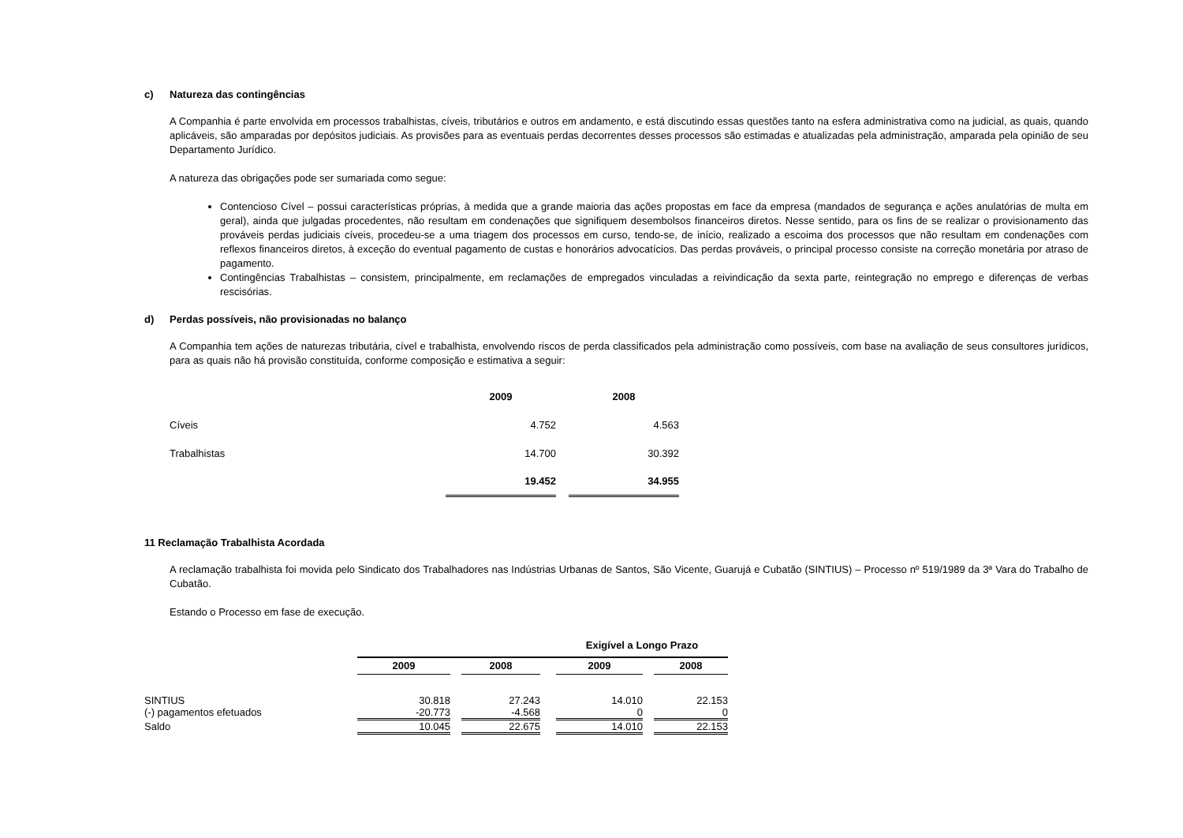c) Natureza das contingências
A Companhia é parte envolvida em processos trabalhistas, cíveis, tributários e outros em andamento, e está discutindo essas questões tanto na esfera administrativa como na judicial, as quais, quando aplicáveis, são amparadas por depósitos judiciais. As provisões para as eventuais perdas decorrentes desses processos são estimadas e atualizadas pela administração, amparada pela opinião de seu Departamento Jurídico.
A natureza das obrigações pode ser sumariada como segue:
Contencioso Cível – possui características próprias, à medida que a grande maioria das ações propostas em face da empresa (mandados de segurança e ações anulatórias de multa em geral), ainda que julgadas procedentes, não resultam em condenações que signifiquem desembolsos financeiros diretos. Nesse sentido, para os fins de se realizar o provisionamento das prováveis perdas judiciais cíveis, procedeu-se a uma triagem dos processos em curso, tendo-se, de início, realizado a escoima dos processos que não resultam em condenações com reflexos financeiros diretos, à exceção do eventual pagamento de custas e honorários advocatícios. Das perdas prováveis, o principal processo consiste na correção monetária por atraso de pagamento.
Contingências Trabalhistas – consistem, principalmente, em reclamações de empregados vinculadas a reivindicação da sexta parte, reintegração no emprego e diferenças de verbas rescisórias.
d) Perdas possíveis, não provisionadas no balanço
A Companhia tem ações de naturezas tributária, cível e trabalhista, envolvendo riscos de perda classificados pela administração como possíveis, com base na avaliação de seus consultores jurídicos, para as quais não há provisão constituída, conforme composição e estimativa a seguir:
| | 2009 | | 2008 |
| Cíveis | 4.752 | | 4.563 |
| Trabalhistas | 14.700 | | 30.392 |
| | 19.452 | | 34.955 |
11 Reclamação Trabalhista Acordada
A reclamação trabalhista foi movida pelo Sindicato dos Trabalhadores nas Indústrias Urbanas de Santos, São Vicente, Guarujá e Cubatão (SINTIUS) – Processo nº 519/1989 da 3ª Vara do Trabalho de Cubatão.
Estando o Processo em fase de execução.
| | | | | | Exigível a Longo Prazo | | |
| | 2009 | | 2008 | | 2009 | | 2008 |
| SINTIUS | 30.818 | | 27.243 | | 14.010 | | 22.153 |
| (-) pagamentos efetuados | -20.773 | | -4.568 | | 0 | | 0 |
| Saldo | 10.045 | | 22.675 | | 14.010 | | 22.153 |